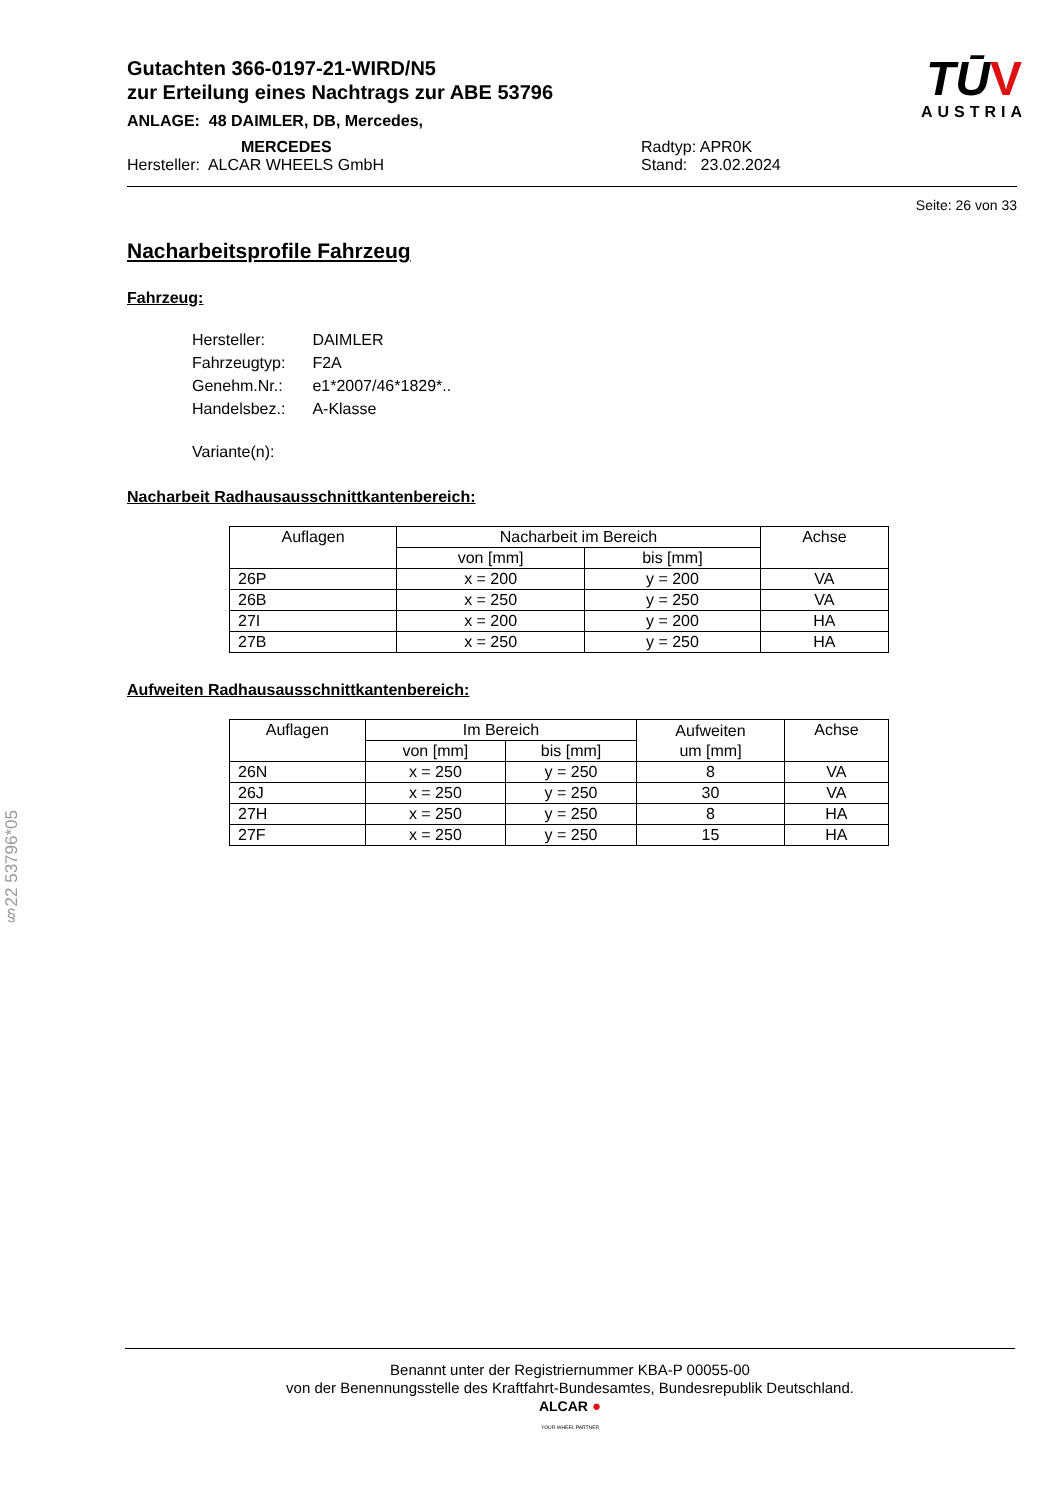Gutachten 366-0197-21-WIRD/N5
zur Erteilung eines Nachtrags zur ABE 53796
ANLAGE: 48 DAIMLER, DB, Mercedes,
MERCEDES Radtyp: APR0K
Hersteller: ALCAR WHEELS GmbH Stand: 23.02.2024
TŪV
AUSTRIA
Seite: 26 von 33
Nacharbeitsprofile Fahrzeug
Fahrzeug:
| Hersteller: | DAIMLER |
| Fahrzeugtyp: | F2A |
| Genehm.Nr.: | e1*2007/46*1829*.. |
| Handelsbez.: | A-Klasse |
| Variante(n): | |
Nacharbeit Radhausausschnittkantenbereich:
| Auflagen | Nacharbeit im Bereich | | Achse |
| --- | --- | --- | --- |
| | von [mm] | bis [mm] | |
| 26P | x = 200 | y = 200 | VA |
| 26B | x = 250 | y = 250 | VA |
| 27I | x = 200 | y = 200 | HA |
| 27B | x = 250 | y = 250 | HA |
Aufweiten Radhausausschnittkantenbereich:
| Auflagen | Im Bereich | | Aufweiten um [mm] | Achse |
| --- | --- | --- | --- | --- |
| | von [mm] | bis [mm] | | |
| 26N | x = 250 | y = 250 | 8 | VA |
| 26J | x = 250 | y = 250 | 30 | VA |
| 27H | x = 250 | y = 250 | 8 | HA |
| 27F | x = 250 | y = 250 | 15 | HA |
§22 53796*05
Benannt unter der Registriernummer KBA-P 00055-00
von der Benennungsstelle des Kraftfahrt-Bundesamtes, Bundesrepublik Deutschland.
ALCAR ●
YOUR WHEEL PARTNER